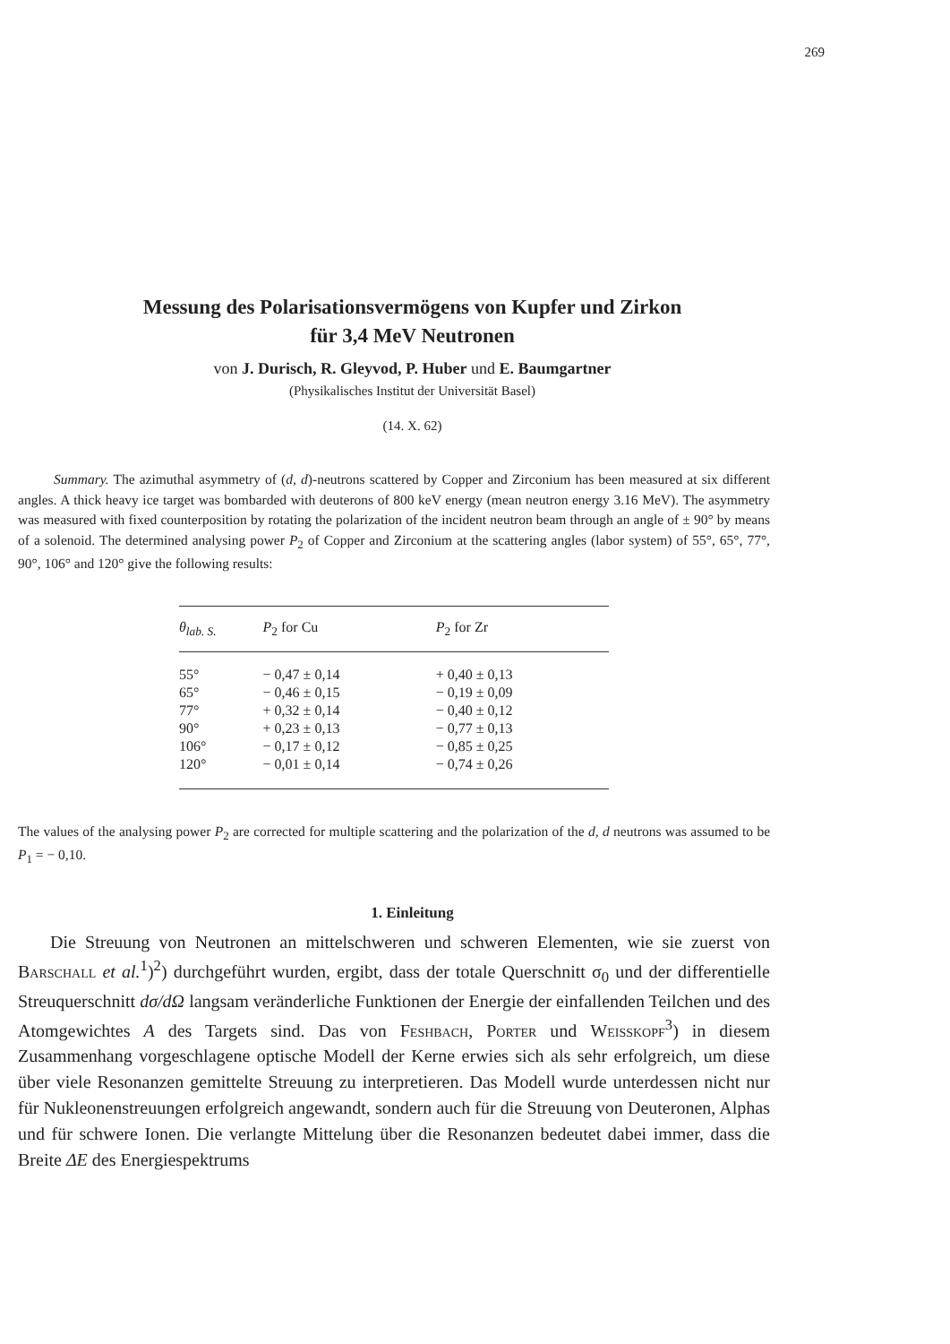269
Messung des Polarisationsvermögens von Kupfer und Zirkon
für 3,4 MeV Neutronen
von J. Durisch, R. Gleyvod, P. Huber und E. Baumgartner
(Physikalisches Institut der Universität Basel)
(14. X. 62)
Summary. The azimuthal asymmetry of (d, d)-neutrons scattered by Copper and Zirconium has been measured at six different angles. A thick heavy ice target was bombarded with deuterons of 800 keV energy (mean neutron energy 3.16 MeV). The asymmetry was measured with fixed counterposition by rotating the polarization of the incident neutron beam through an angle of ± 90° by means of a solenoid. The determined analysing power P<sub>2</sub> of Copper and Zirconium at the scattering angles (labor system) of 55°, 65°, 77°, 90°, 106° and 120° give the following results:
| θ<sub>lab. S.</sub> | P<sub>2</sub> for Cu | P<sub>2</sub> for Zr |
| --- | --- | --- |
| 55° | − 0,47 ± 0,14 | + 0,40 ± 0,13 |
| 65° | − 0,46 ± 0,15 | − 0,19 ± 0,09 |
| 77° | + 0,32 ± 0,14 | − 0,40 ± 0,12 |
| 90° | + 0,23 ± 0,13 | − 0,77 ± 0,13 |
| 106° | − 0,17 ± 0,12 | − 0,85 ± 0,25 |
| 120° | − 0,01 ± 0,14 | − 0,74 ± 0,26 |
The values of the analysing power P<sub>2</sub> are corrected for multiple scattering and the polarization of the d, d neutrons was assumed to be P<sub>1</sub> = − 0,10.
1. Einleitung
Die Streuung von Neutronen an mittelschweren und schweren Elementen, wie sie zuerst von Barschall et al.<sup>1</sup>)<sup>2</sup>) durchgeführt wurden, ergibt, dass der totale Querschnitt σ<sub>0</sub> und der differentielle Streuquerschnitt dσ/dΩ langsam veränderliche Funktionen der Energie der einfallenden Teilchen und des Atomgewichtes A des Targets sind. Das von Feshbach, Porter und Weisskopf<sup>3</sup>) in diesem Zusammenhang vorgeschlagene optische Modell der Kerne erwies sich als sehr erfolgreich, um diese über viele Resonanzen gemittelte Streuung zu interpretieren. Das Modell wurde unterdessen nicht nur für Nukleonenstreuungen erfolgreich angewandt, sondern auch für die Streuung von Deuteronen, Alphas und für schwere Ionen. Die verlangte Mittelung über die Resonanzen bedeutet dabei immer, dass die Breite ΔE des Energiespektrums